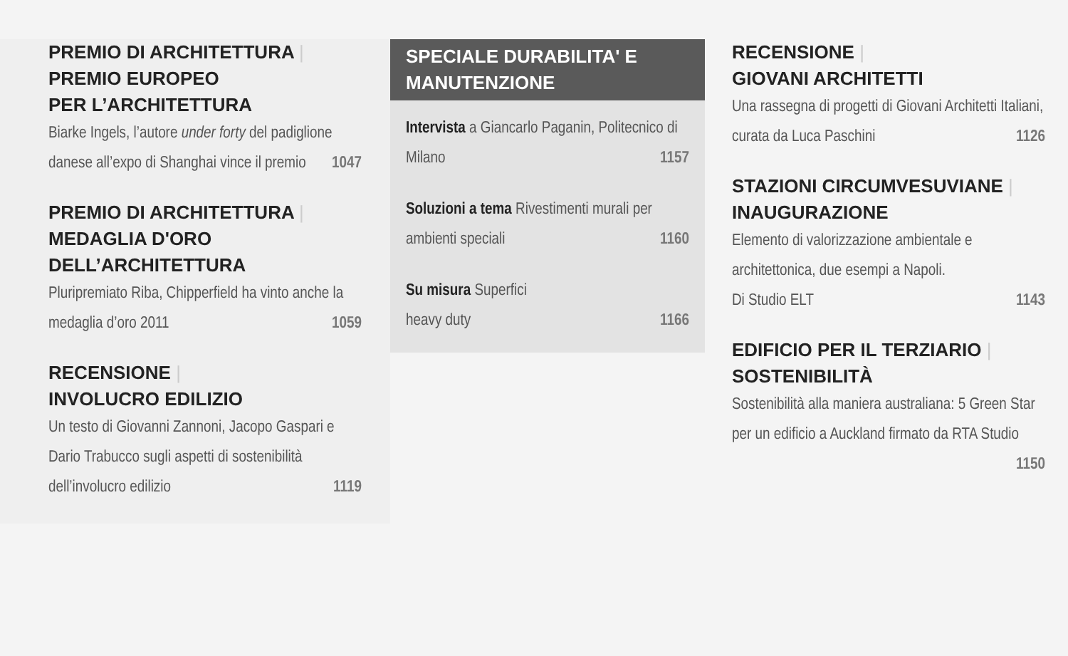PREMIO DI ARCHITETTURA |
PREMIO EUROPEO
PER L’ARCHITETTURA
Biarke Ingels, l’autore under forty del padiglione danese all’expo di Shanghai vince il premio 1047
PREMIO DI ARCHITETTURA |
MEDAGLIA D'ORO
DELL’ARCHITETTURA
Pluripremiato Riba, Chipperfield ha vinto anche la medaglia d’oro 2011 1059
RECENSIONE |
INVOLUCRO EDILIZIO
Un testo di Giovanni Zannoni, Jacopo Gaspari e Dario Trabucco sugli aspetti di sostenibilità dell’involucro edilizio 1119
SPECIALE DURABILITA' E
MANUTENZIONE
Intervista a Giancarlo Paganin, Politecnico di Milano 1157
Soluzioni a tema Rivestimenti murali per ambienti speciali 1160
Su misura Superfici
heavy duty 1166
RECENSIONE |
GIOVANI ARCHITETTI
Una rassegna di progetti di Giovani Architetti Italiani, curata da Luca Paschini 1126
STAZIONI CIRCUMVESUVIANE |
INAUGURAZIONE
Elemento di valorizzazione ambientale e architettonica, due esempi a Napoli.
Di Studio ELT 1143
EDIFICIO PER IL TERZIARIO |
SOSTENIBILITÀ
Sostenibilità alla maniera australiana: 5 Green Star per un edificio a Auckland firmato da RTA Studio 1150